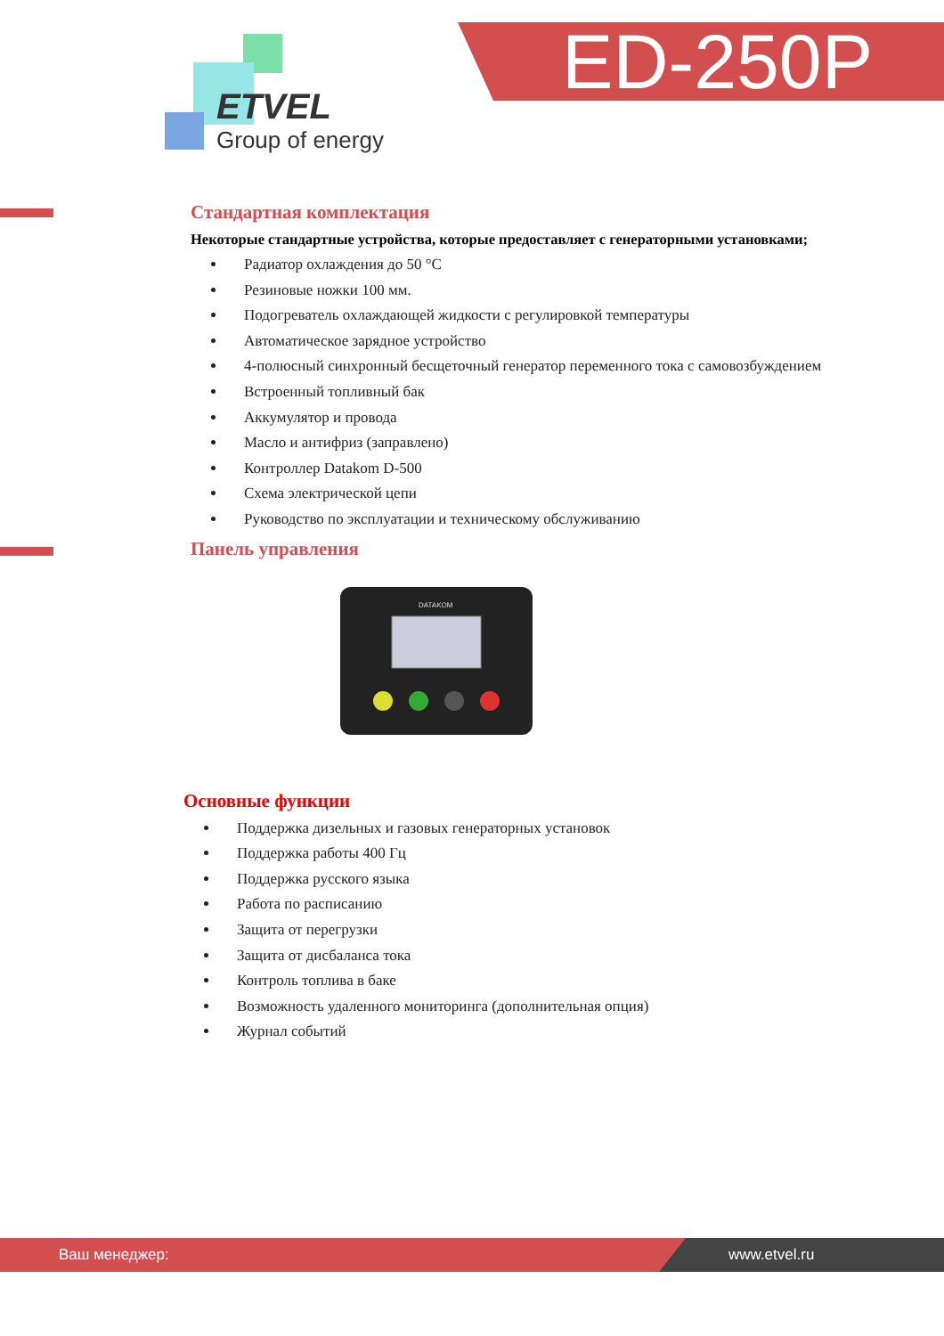ED-250P
ETVEL
Group of energy
Стандартная комплектация
Некоторые стандартные устройства, которые предоставляет с генераторными установками;
Радиатор охлаждения до 50 °C
Резиновые ножки 100 мм.
Подогреватель охлаждающей жидкости с регулировкой температуры
Автоматическое зарядное устройство
4-полюсный синхронный бесщеточный генератор переменного тока с самовозбуждением
Встроенный топливный бак
Аккумулятор и провода
Масло и антифриз (заправлено)
Контроллер Datakom D-500
Схема электрической цепи
Руководство по эксплуатации и техническому обслуживанию
Панель управления
DATAKOM
Основные функции
Поддержка дизельных и газовых генераторных установок
Поддержка работы 400 Гц
Поддержка русского языка
Работа по расписанию
Защита от перегрузки
Защита от дисбаланса тока
Контроль топлива в баке
Возможность удаленного мониторинга (дополнительная опция)
Журнал событий
Ваш менеджер: www.etvel.ru